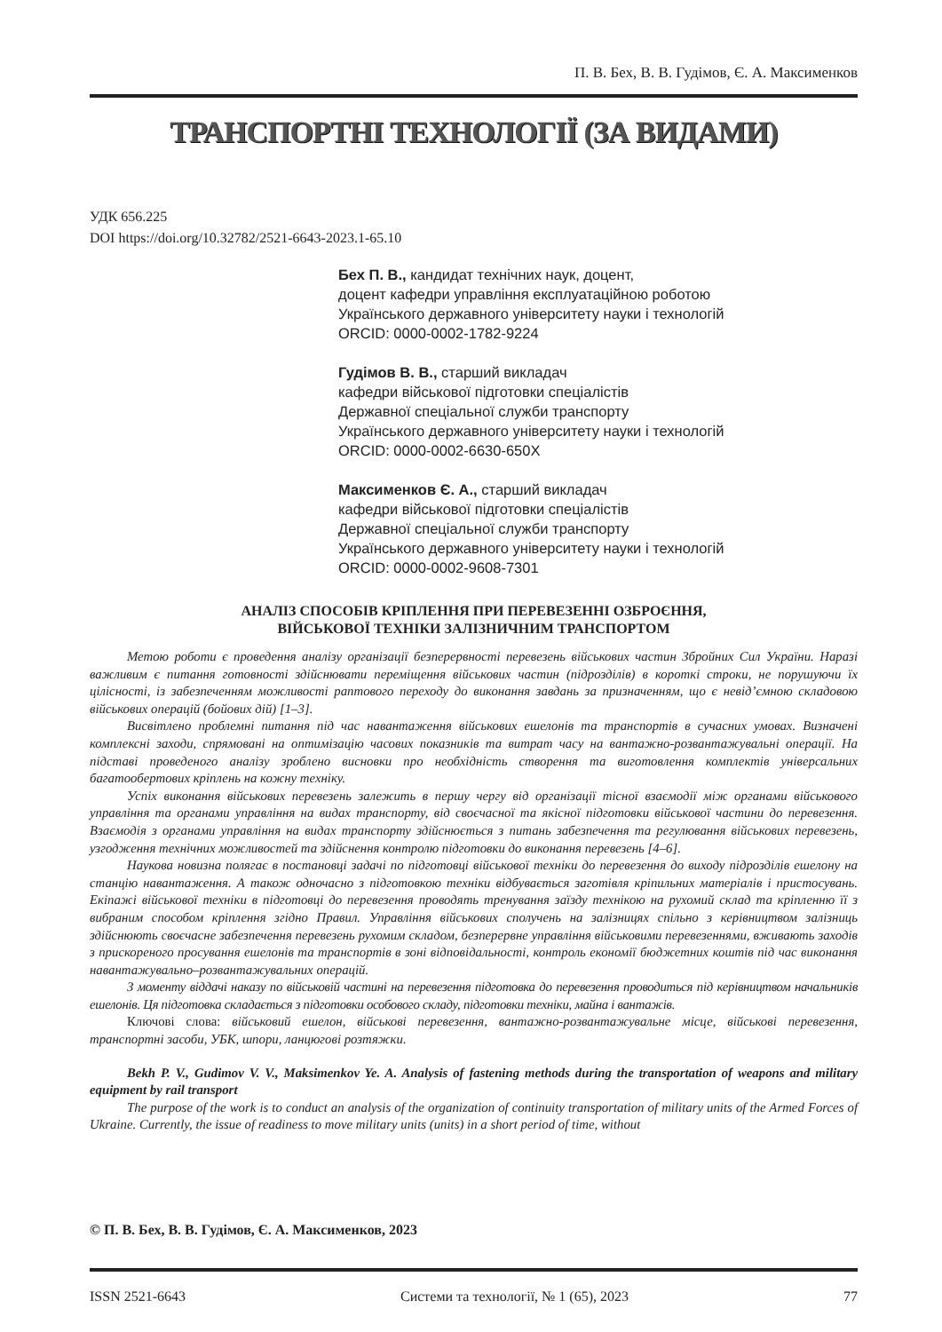П. В. Бех, В. В. Гудімов, Є. А. Максименков
ТРАНСПОРТНІ ТЕХНОЛОГІЇ (ЗА ВИДАМИ)
УДК 656.225
DOI https://doi.org/10.32782/2521-6643-2023.1-65.10
Бех П. В., кандидат технічних наук, доцент,
доцент кафедри управління експлуатаційною роботою
Українського державного університету науки і технологій
ORCID: 0000-0002-1782-9224
Гудімов В. В., старший викладач
кафедри військової підготовки спеціалістів
Державної спеціальної служби транспорту
Українського державного університету науки і технологій
ORCID: 0000-0002-6630-650X
Максименков Є. А., старший викладач
кафедри військової підготовки спеціалістів
Державної спеціальної служби транспорту
Українського державного університету науки і технологій
ORCID: 0000-0002-9608-7301
АНАЛІЗ СПОСОБІВ КРІПЛЕННЯ ПРИ ПЕРЕВЕЗЕННІ ОЗБРОЄННЯ,
ВІЙСЬКОВОЇ ТЕХНІКИ ЗАЛІЗНИЧНИМ ТРАНСПОРТОМ
Метою роботи є проведення аналізу організації безперервності перевезень військових частин Збройних Сил України. Наразі важливим є питання готовності здійснювати переміщення військових частин (підрозділів) в короткі строки, не порушуючи їх цілісності, із забезпеченням можливості раптового переходу до виконання завдань за призначенням, що є невід’ємною складовою військових операцій (бойових дій) [1–3].
Висвітлено проблемні питання під час навантаження військових ешелонів та транспортів в сучасних умовах. Визначені комплексні заходи, спрямовані на оптимізацію часових показників та витрат часу на вантажно-розвантажувальні операції. На підставі проведеного аналізу зроблено висновки про необхідність створення та виготовлення комплектів універсальних багатообертових кріплень на кожну техніку.
Успіх виконання військових перевезень залежить в першу чергу від організації тісної взаємодії між органами військового управління та органами управління на видах транспорту, від своєчасної та якісної підготовки військової частини до перевезення. Взаємодія з органами управління на видах транспорту здійснюється з питань забезпечення та регулювання військових перевезень, узгодження технічних можливостей та здійснення контролю підготовки до виконання перевезень [4–6].
Наукова новизна полягає в постановці задачі по підготовці військової техніки до перевезення до виходу підрозділів ешелону на станцію навантаження. А також одночасно з підготовкою техніки відбувається заготівля кріпильних матеріалів і пристосувань. Екіпажі військової техніки в підготовці до перевезення проводять тренування заїзду технікою на рухомий склад та кріпленню її з вибраним способом кріплення згідно Правил. Управління військових сполучень на залізницях спільно з керівництвом залізниць здійснюють своєчасне забезпечення перевезень рухомим складом, безперервне управління військовими перевезеннями, вживають заходів з прискореного просування ешелонів та транспортів в зоні відповідальності, контроль економії бюджетних коштів під час виконання навантажувально–розвантажувальних операцій.
З моменту віддачі наказу по військовій частині на перевезення підготовка до перевезення проводиться під керівництвом начальників ешелонів. Ця підготовка складається з підготовки особового складу, підготовки техніки, майна і вантажів.
Ключові слова: військовий ешелон, військові перевезення, вантажно-розвантажувальне місце, військові перевезення, транспортні засоби, УБК, шпори, ланцюгові розтяжки.
Bekh P. V., Gudimov V. V., Maksimenkov Ye. A. Analysis of fastening methods during the transportation of weapons and military equipment by rail transport
The purpose of the work is to conduct an analysis of the organization of continuity transportation of military units of the Armed Forces of Ukraine. Currently, the issue of readiness to move military units (units) in a short period of time, without
© П. В. Бех, В. В. Гудімов, Є. А. Максименков, 2023
ISSN 2521-6643 Системи та технології, № 1 (65), 2023 77